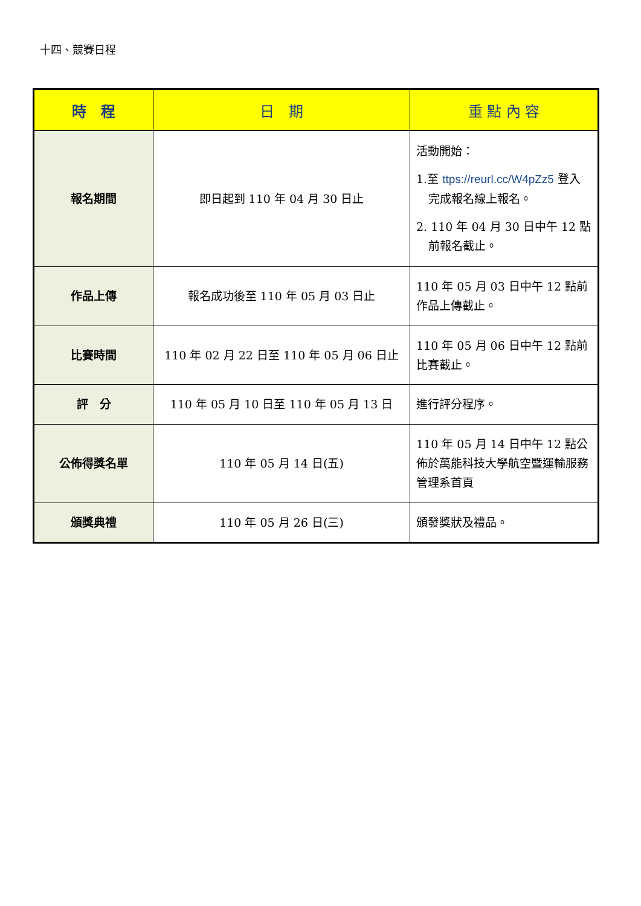十四、競賽日程
| 時 程 | 日 期 | 重 點 內 容 |
| --- | --- | --- |
| 報名期間 | 即日起到 110 年 04 月 30 日止 | 活動開始： 1.至 ttps://reurl.cc/W4pZz5 登入 完成報名線上報名。 2. 110 年 04 月 30 日中午 12 點 前報名截止。 |
| 作品上傳 | 報名成功後至 110 年 05 月 03 日止 | 110 年 05 月 03 日中午 12 點前作品上傳截止。 |
| 比賽時間 | 110 年 02 月 22 日至 110 年 05 月 06 日止 | 110 年 05 月 06 日中午 12 點前比賽截止。 |
| 評 分 | 110 年 05 月 10 日至 110 年 05 月 13 日 | 進行評分程序。 |
| 公佈得獎名單 | 110 年 05 月 14 日(五) | 110 年 05 月 14 日中午 12 點公佈於萬能科技大學航空暨運輸服務管理系首頁 |
| 頒獎典禮 | 110 年 05 月 26 日(三) | 頒發獎狀及禮品。 |